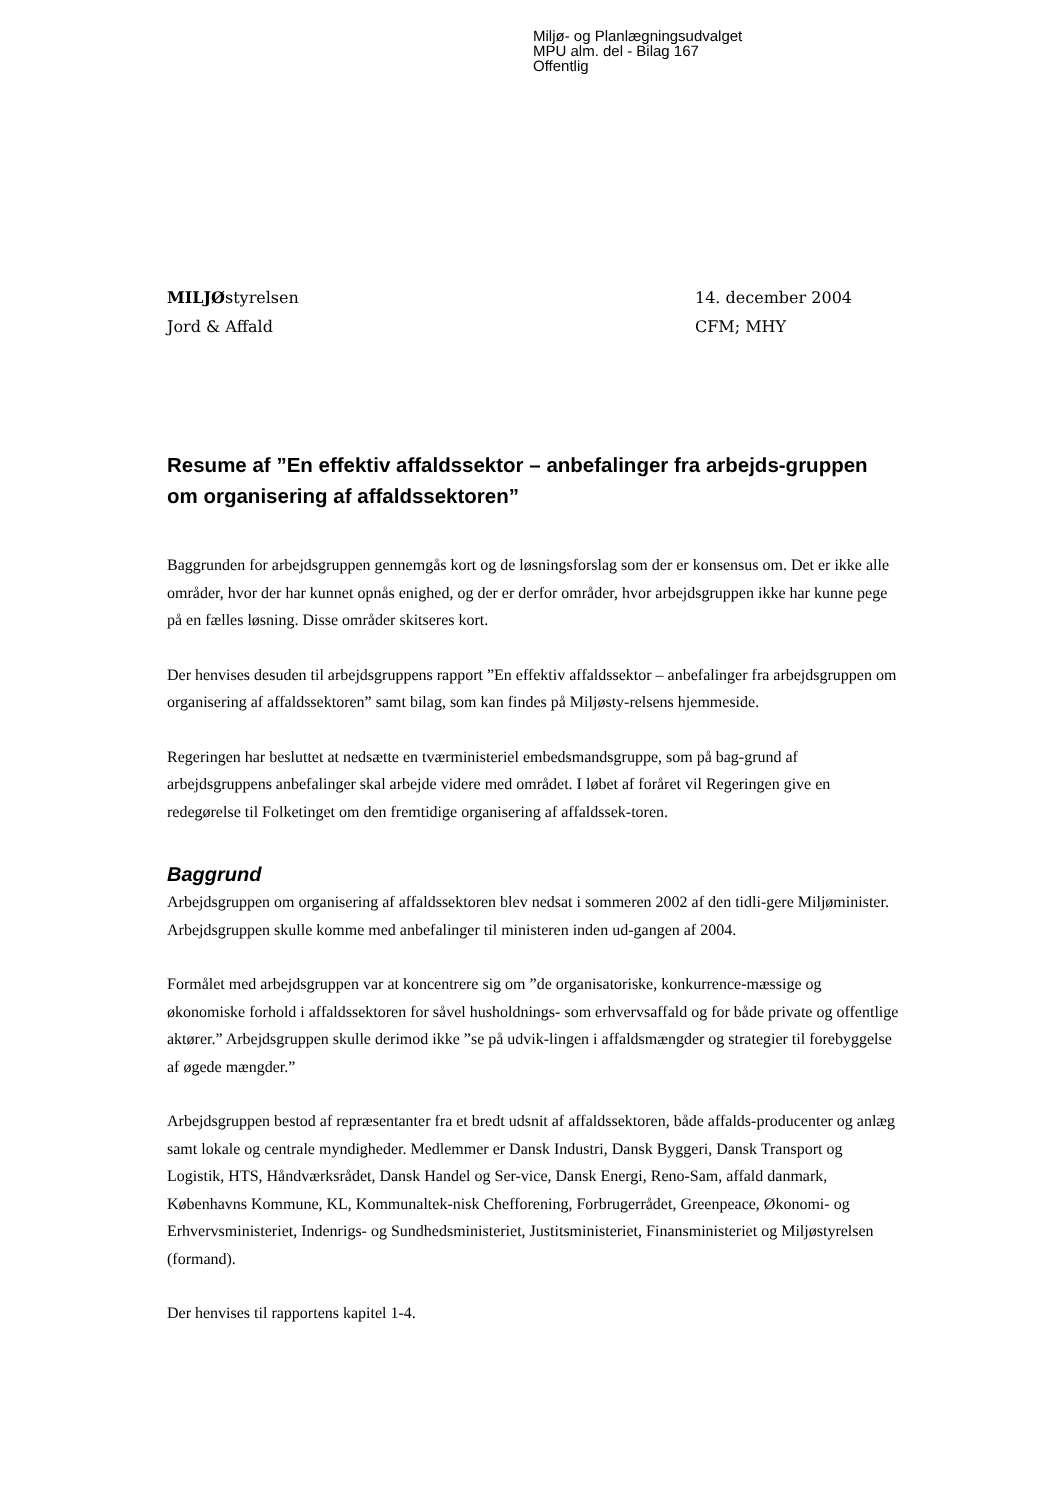Miljø- og Planlægningsudvalget
MPU alm. del - Bilag 167
Offentlig
MILJØstyrelsen
Jord & Affald
14. december 2004
CFM; MHY
Resume af ”En effektiv affaldssektor – anbefalinger fra arbejds-gruppen om organisering af affaldssektoren”
Baggrunden for arbejdsgruppen gennemgås kort og de løsningsforslag som der er konsensus om. Det er ikke alle områder, hvor der har kunnet opnås enighed, og der er derfor områder, hvor arbejdsgruppen ikke har kunne pege på en fælles løsning. Disse områder skitseres kort.
Der henvises desuden til arbejdsgruppens rapport ”En effektiv affaldssektor – anbefalinger fra arbejdsgruppen om organisering af affaldssektoren” samt bilag, som kan findes på Miljøsty-relsens hjemmeside.
Regeringen har besluttet at nedsætte en tværministeriel embedsmandsgruppe, som på bag-grund af arbejdsgruppens anbefalinger skal arbejde videre med området. I løbet af foråret vil Regeringen give en redegørelse til Folketinget om den fremtidige organisering af affaldssek-toren.
Baggrund
Arbejdsgruppen om organisering af affaldssektoren blev nedsat i sommeren 2002 af den tidli-gere Miljøminister. Arbejdsgruppen skulle komme med anbefalinger til ministeren inden ud-gangen af 2004.
Formålet med arbejdsgruppen var at koncentrere sig om ”de organisatoriske, konkurrence-mæssige og økonomiske forhold i affaldssektoren for såvel husholdnings- som erhvervsaffald og for både private og offentlige aktører.” Arbejdsgruppen skulle derimod ikke ”se på udvik-lingen i affaldsmængder og strategier til forebyggelse af øgede mængder.”
Arbejdsgruppen bestod af repræsentanter fra et bredt udsnit af affaldssektoren, både affalds-producenter og anlæg samt lokale og centrale myndigheder. Medlemmer er Dansk Industri, Dansk Byggeri, Dansk Transport og Logistik, HTS, Håndværksrådet, Dansk Handel og Ser-vice, Dansk Energi, Reno-Sam, affald danmark, Københavns Kommune, KL, Kommunaltek-nisk Chefforening, Forbrugerrådet, Greenpeace, Økonomi- og Erhvervsministeriet, Indenrigs- og Sundhedsministeriet, Justitsministeriet, Finansministeriet og Miljøstyrelsen (formand).
Der henvises til rapportens kapitel 1-4.